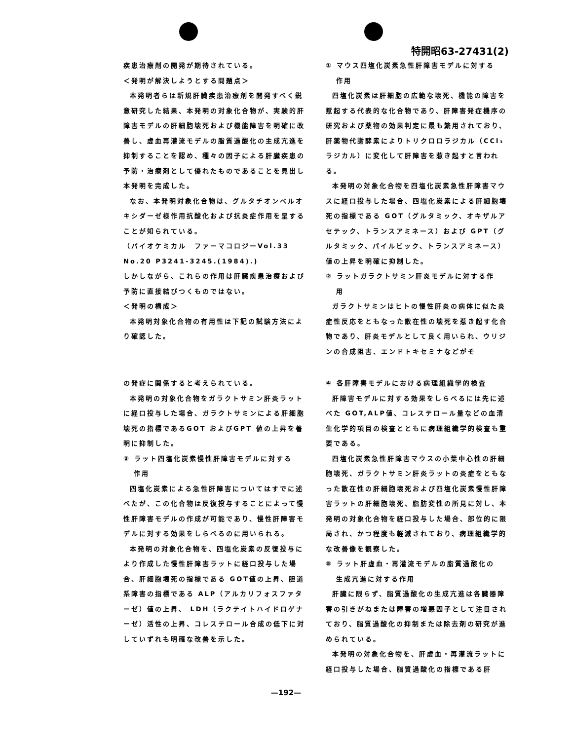特開昭63-27431(2)
疾患治療剤の開発が期待されている。
＜発明が解決しようとする問題点＞
本発明者らは新規肝臓疾患治療剤を開発すべく鋭意研究した結果、本発明の対象化合物が、実験的肝障害モデルの肝細胞壊死および機能障害を明確に改善し、虚血再灌流モデルの脂質過酸化の主成亢進を抑制することを認め、種々の因子による肝臓疾患の予防・治療剤として優れたものであることを見出し本発明を完成した。
なお、本発明対象化合物は、グルタチオンペルオキシダーゼ様作用抗酸化および抗炎症作用を呈することが知られている。
（バイオケミカル　ファーマコロジーVol.33 No.20 P3241-3245.(1984).)
しかしながら、これらの作用は肝臓疾患治療および予防に直接結びつくものではない。
＜発明の構成＞
本発明対象化合物の有用性は下記の試験方法により確認した。
① マウス四塩化炭素急性肝障害モデルに対する
作用
四塩化炭素は肝細胞の広範な壊死、機能の障害を惹起する代表的な化合物であり、肝障害発症機序の研究および薬物の効果判定に最も繁用されており、肝薬物代謝酵素によりトリクロロラジカル（CCl₃ラジカル）に変化して肝障害を惹き起すと言われる。
本発明の対象化合物を四塩化炭素急性肝障害マウスに経口投与した場合、四塩化炭素による肝細胞壊死の指標である GOT（グルタミック、オキザルアセテック、トランスアミネース）および GPT（グルタミック、パイルビック、トランスアミネース）値の上昇を明確に抑制した。
② ラットガラクトサミン肝炎モデルに対する作
用
ガラクトサミンはヒトの慢性肝炎の病体に似た炎症性反応をともなった散在性の壊死を惹き起す化合物であり、肝炎モデルとして良く用いられ、ウリジンの合成阻害、エンドトキセミナなどがそ
の発症に関係すると考えられている。
本発明の対象化合物をガラクトサミン肝炎ラットに経口投与した場合、ガラクトサミンによる肝細胞壊死の指標であるGOT およびGPT 値の上昇を著明に抑制した。
③ ラット四塩化炭素慢性肝障害モデルに対する
作用
四塩化炭素による急性肝障害についてはすでに述べたが、この化合物は反復投与することによって慢性肝障害モデルの作成が可能であり、慢性肝障害モデルに対する効果をしらべるのに用いられる。
本発明の対象化合物を、四塩化炭素の反復投与により作成した慢性肝障害ラットに経口投与した場合、肝細胞壊死の指標である GOT値の上昇、胆道系障害の指標である ALP（アルカリフォスファターゼ）値の上昇、 LDH（ラクテイトハイドロゲナーゼ）活性の上昇、コレステロール合成の低下に対していずれも明確な改善を示した。
④ 各肝障害モデルにおける病理組織学的検査
肝障害モデルに対する効果をしらべるには先に述べた GOT,ALP値、コレステロール量などの血清生化学的項目の検査とともに病理組織学的検査も重要である。
四塩化炭素急性肝障害マウスの小葉中心性の肝細胞壊死、ガラクトサミン肝炎ラットの炎症をともなった散在性の肝細胞壊死および四塩化炭素慢性肝障害ラットの肝細胞壊死、脂肪変性の所見に対し、本発明の対象化合物を経口投与した場合、部位的に限局され、かつ程度も軽減されており、病理組織学的な改善像を観察した。
⑤ ラット肝虚血・再灌流モデルの脂質過酸化の
生成亢進に対する作用
肝臓に限らず、脂質過酸化の生成亢進は各臓器障害の引きがねまたは障害の増悪因子として注目されており、脂質過酸化の抑制または除去剤の研究が進められている。
本発明の対象化合物を、肝虚血・再灌流ラットに経口投与した場合、脂質過酸化の指標である肝
—192—